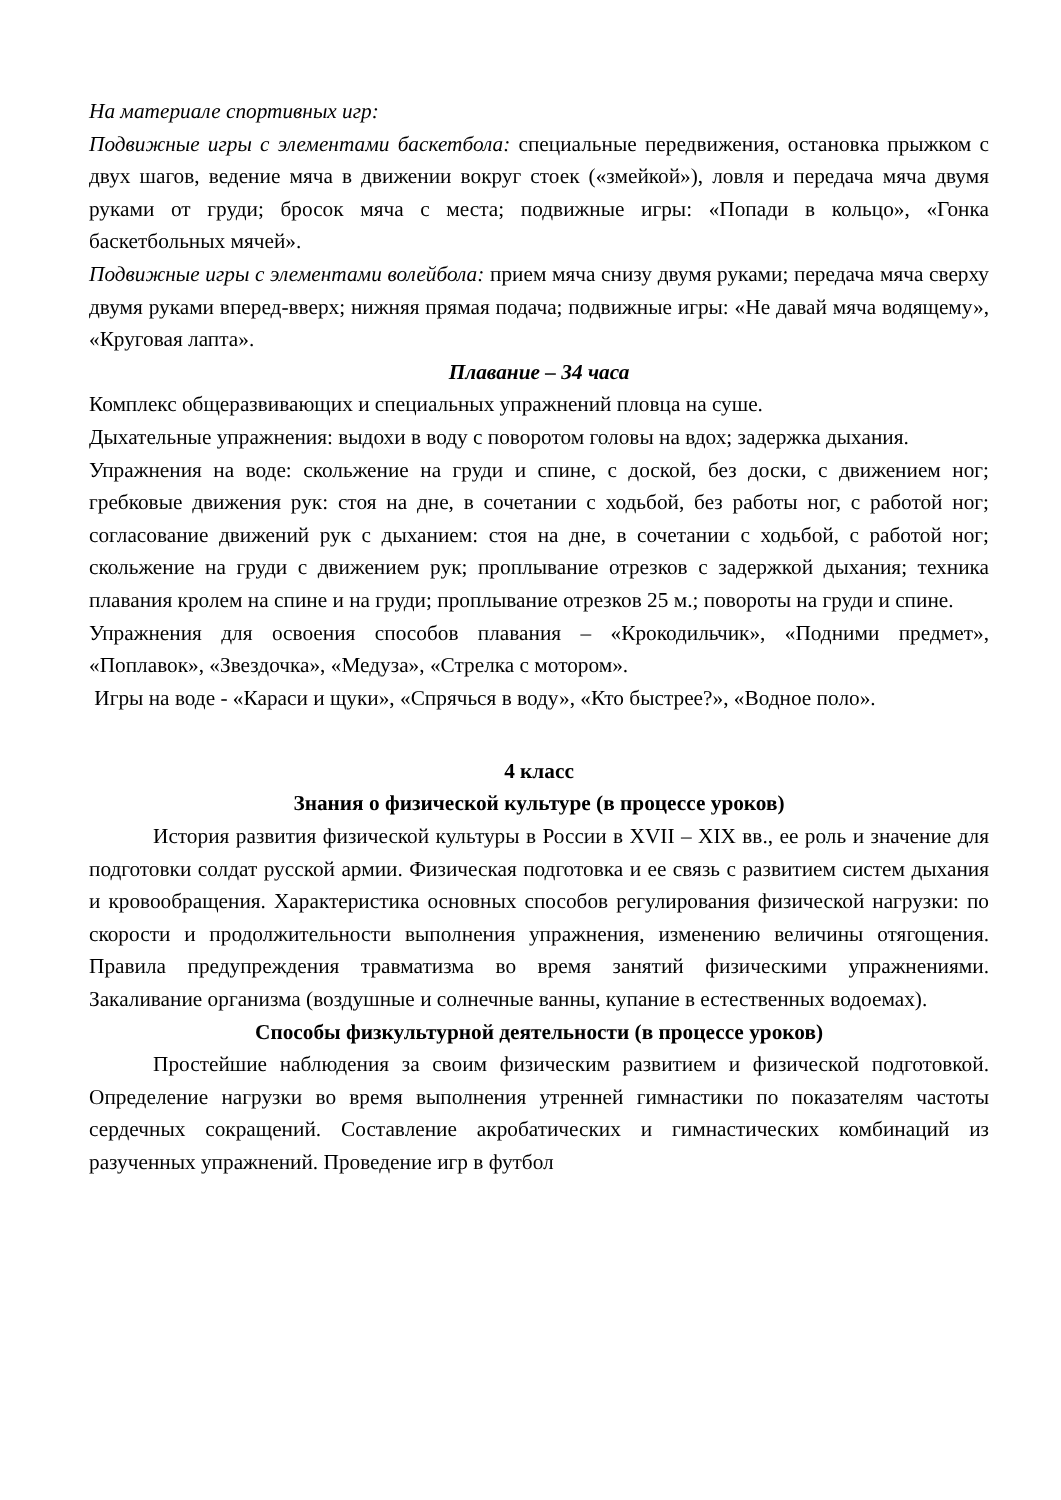На материале спортивных игр:
Подвижные игры с элементами баскетбола: специальные передвижения, остановка прыжком с двух шагов, ведение мяча в движении вокруг стоек («змейкой»), ловля и передача мяча двумя руками от груди; бросок мяча с места; подвижные игры: «Попади в кольцо», «Гонка баскетбольных мячей».
Подвижные игры с элементами волейбола: прием мяча снизу двумя руками; передача мяча сверху двумя руками вперед-вверх; нижняя прямая подача; подвижные игры: «Не давай мяча водящему», «Круговая лапта».
Плавание – 34 часа
Комплекс общеразвивающих и специальных упражнений пловца на суше.
Дыхательные упражнения: выдохи в воду с поворотом головы на вдох; задержка дыхания.
Упражнения на воде: скольжение на груди и спине, с доской, без доски, с движением ног; гребковые движения рук: стоя на дне, в сочетании с ходьбой, без работы ног, с работой ног; согласование движений рук с дыханием: стоя на дне, в сочетании с ходьбой, с работой ног; скольжение на груди с движением рук; проплывание отрезков с задержкой дыхания; техника плавания кролем на спине и на груди; проплывание отрезков 25 м.; повороты на груди и спине.
Упражнения для освоения способов плавания – «Крокодильчик», «Подними предмет», «Поплавок», «Звездочка», «Медуза», «Стрелка с мотором».
Игры на воде - «Караси и щуки», «Спрячься в воду», «Кто быстрее?», «Водное поло».
4 класс
Знания о физической культуре (в процессе уроков)
История развития физической культуры в России в XVII – XIX вв., ее роль и значение для подготовки солдат русской армии. Физическая подготовка и ее связь с развитием систем дыхания и кровообращения. Характеристика основных способов регулирования физической нагрузки: по скорости и продолжительности выполнения упражнения, изменению величины отягощения. Правила предупреждения травматизма во время занятий физическими упражнениями. Закаливание организма (воздушные и солнечные ванны, купание в естественных водоемах).
Способы физкультурной деятельности (в процессе уроков)
Простейшие наблюдения за своим физическим развитием и физической подготовкой. Определение нагрузки во время выполнения утренней гимнастики по показателям частоты сердечных сокращений. Составление акробатических и гимнастических комбинаций из разученных упражнений. Проведение игр в футбол